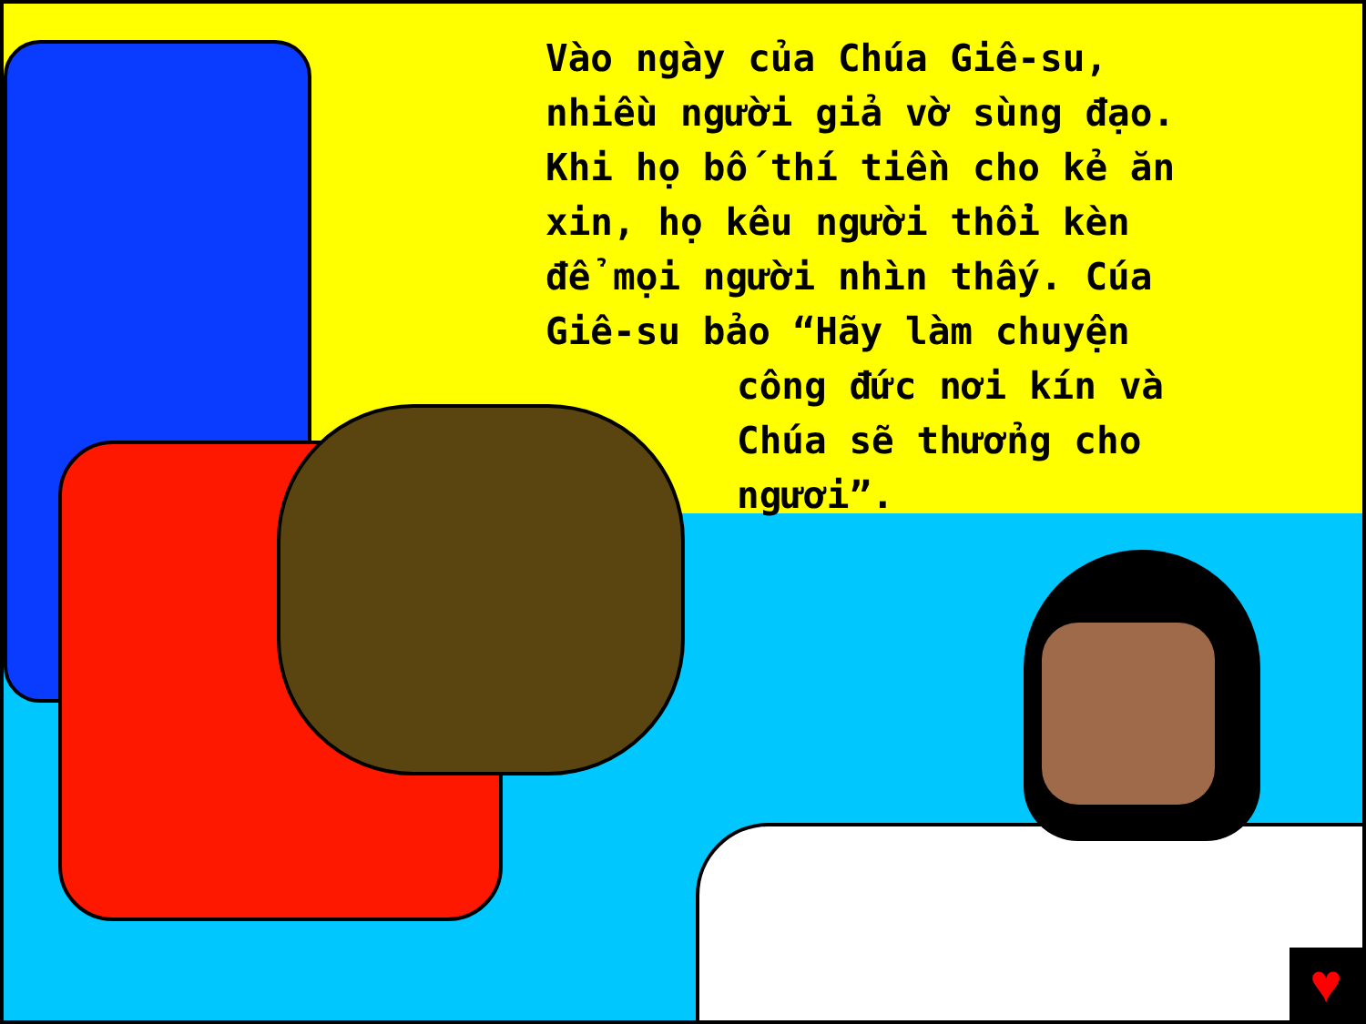Vào ngày của Chúa Giê-su,
nhiều người giả vờ sùng đạo.
Khi họ bố thí tiền cho kẻ ăn
xin, họ kêu người thổi kèn
để mọi người nhìn thấy. Cúa
Giê-su bảo “Hãy làm chuyện
công đức nơi kín và
Chúa sẽ thưởng cho
ngươi”.
♥